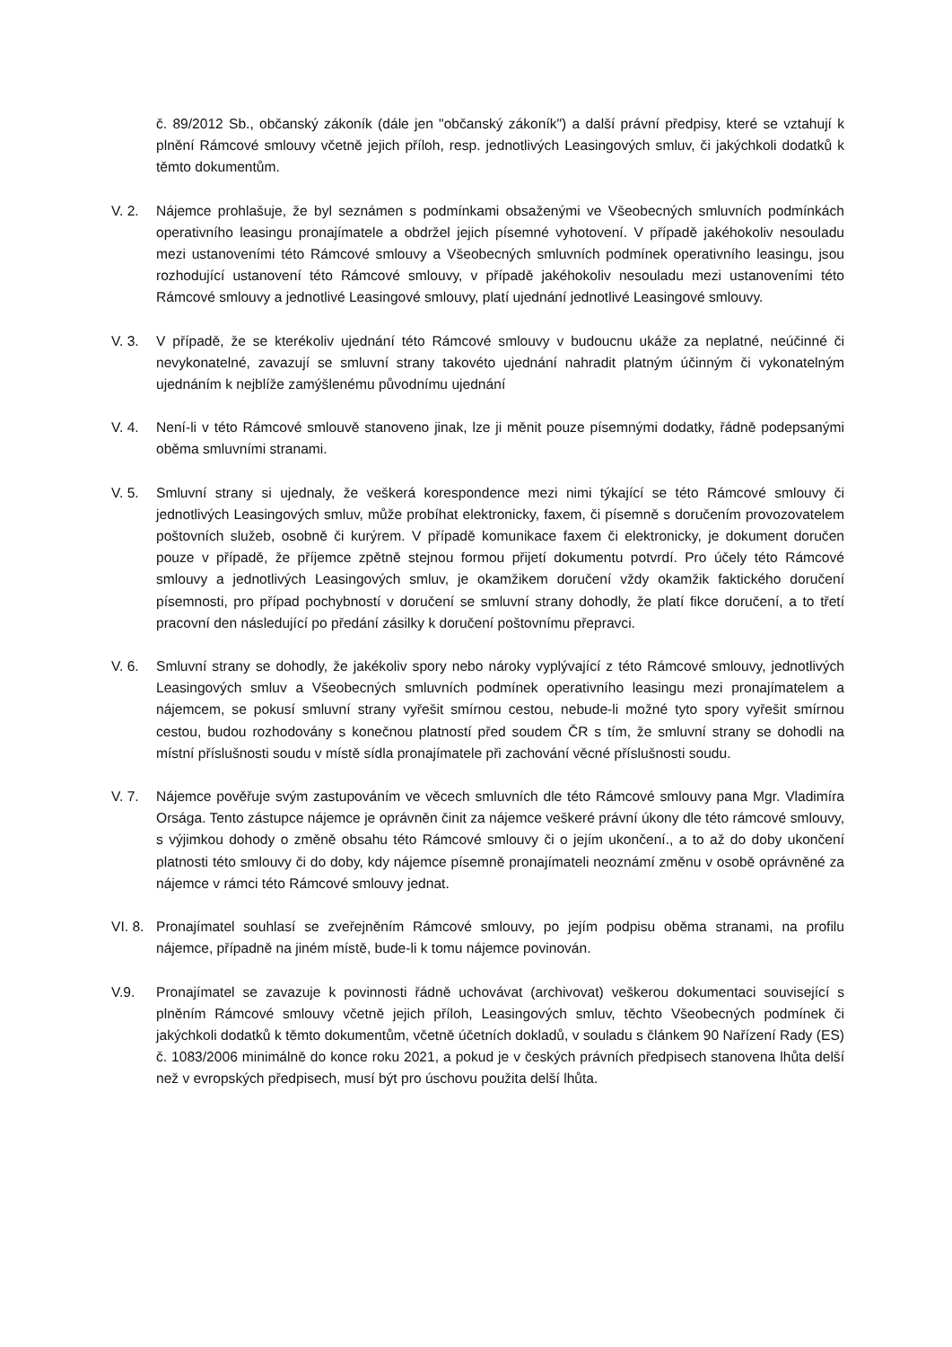č. 89/2012 Sb., občanský zákoník (dále jen "občanský zákoník") a další právní předpisy, které se vztahují k plnění Rámcové smlouvy včetně jejich příloh, resp. jednotlivých Leasingových smluv, či jakýchkoli dodatků k těmto dokumentům.
V. 2. Nájemce prohlašuje, že byl seznámen s podmínkami obsaženými ve Všeobecných smluvních podmínkách operativního leasingu pronajímatele a obdržel jejich písemné vyhotovení. V případě jakéhokoliv nesouladu mezi ustanoveními této Rámcové smlouvy a Všeobecných smluvních podmínek operativního leasingu, jsou rozhodující ustanovení této Rámcové smlouvy, v případě jakéhokoliv nesouladu mezi ustanoveními této Rámcové smlouvy a jednotlivé Leasingové smlouvy, platí ujednání jednotlivé Leasingové smlouvy.
V. 3. V případě, že se kterékoliv ujednání této Rámcové smlouvy v budoucnu ukáže za neplatné, neúčinné či nevykonatelné, zavazují se smluvní strany takovéto ujednání nahradit platným účinným či vykonatelným ujednáním k nejblíže zamýšlenému původnímu ujednání
V. 4. Není-li v této Rámcové smlouvě stanoveno jinak, lze ji měnit pouze písemnými dodatky, řádně podepsanými oběma smluvními stranami.
V. 5. Smluvní strany si ujednaly, že veškerá korespondence mezi nimi týkající se této Rámcové smlouvy či jednotlivých Leasingových smluv, může probíhat elektronicky, faxem, či písemně s doručením provozovatelem poštovních služeb, osobně či kurýrem. V případě komunikace faxem či elektronicky, je dokument doručen pouze v případě, že příjemce zpětně stejnou formou přijetí dokumentu potvrdí. Pro účely této Rámcové smlouvy a jednotlivých Leasingových smluv, je okamžikem doručení vždy okamžik faktického doručení písemnosti, pro případ pochybností v doručení se smluvní strany dohodly, že platí fikce doručení, a to třetí pracovní den následující po předání zásilky k doručení poštovnímu přepravci.
V. 6. Smluvní strany se dohodly, že jakékoliv spory nebo nároky vyplývající z této Rámcové smlouvy, jednotlivých Leasingových smluv a Všeobecných smluvních podmínek operativního leasingu mezi pronajímatelem a nájemcem, se pokusí smluvní strany vyřešit smírnou cestou, nebude-li možné tyto spory vyřešit smírnou cestou, budou rozhodovány s konečnou platností před soudem ČR s tím, že smluvní strany se dohodli na místní příslušnosti soudu v místě sídla pronajímatele při zachování věcné příslušnosti soudu.
V. 7. Nájemce pověřuje svým zastupováním ve věcech smluvních dle této Rámcové smlouvy pana Mgr. Vladimíra Orsága. Tento zástupce nájemce je oprávněn činit za nájemce veškeré právní úkony dle této rámcové smlouvy, s výjimkou dohody o změně obsahu této Rámcové smlouvy či o jejím ukončení., a to až do doby ukončení platnosti této smlouvy či do doby, kdy nájemce písemně pronajímateli neoznámí změnu v osobě oprávněné za nájemce v rámci této Rámcové smlouvy jednat.
VI. 8.
Pronajímatel souhlasí se zveřejněním Rámcové smlouvy, po jejím podpisu oběma stranami, na profilu nájemce, případně na jiném místě, bude-li k tomu nájemce povinován.
V.9. Pronajímatel se zavazuje k povinnosti řádně uchovávat (archivovat) veškerou dokumentaci související s plněním Rámcové smlouvy včetně jejich příloh, Leasingových smluv, těchto Všeobecných podmínek či jakýchkoli dodatků k těmto dokumentům, včetně účetních dokladů, v souladu s článkem 90 Nařízení Rady (ES) č. 1083/2006 minimálně do konce roku 2021, a pokud je v českých právních předpisech stanovena lhůta delší než v evropských předpisech, musí být pro úschovu použita delší lhůta.